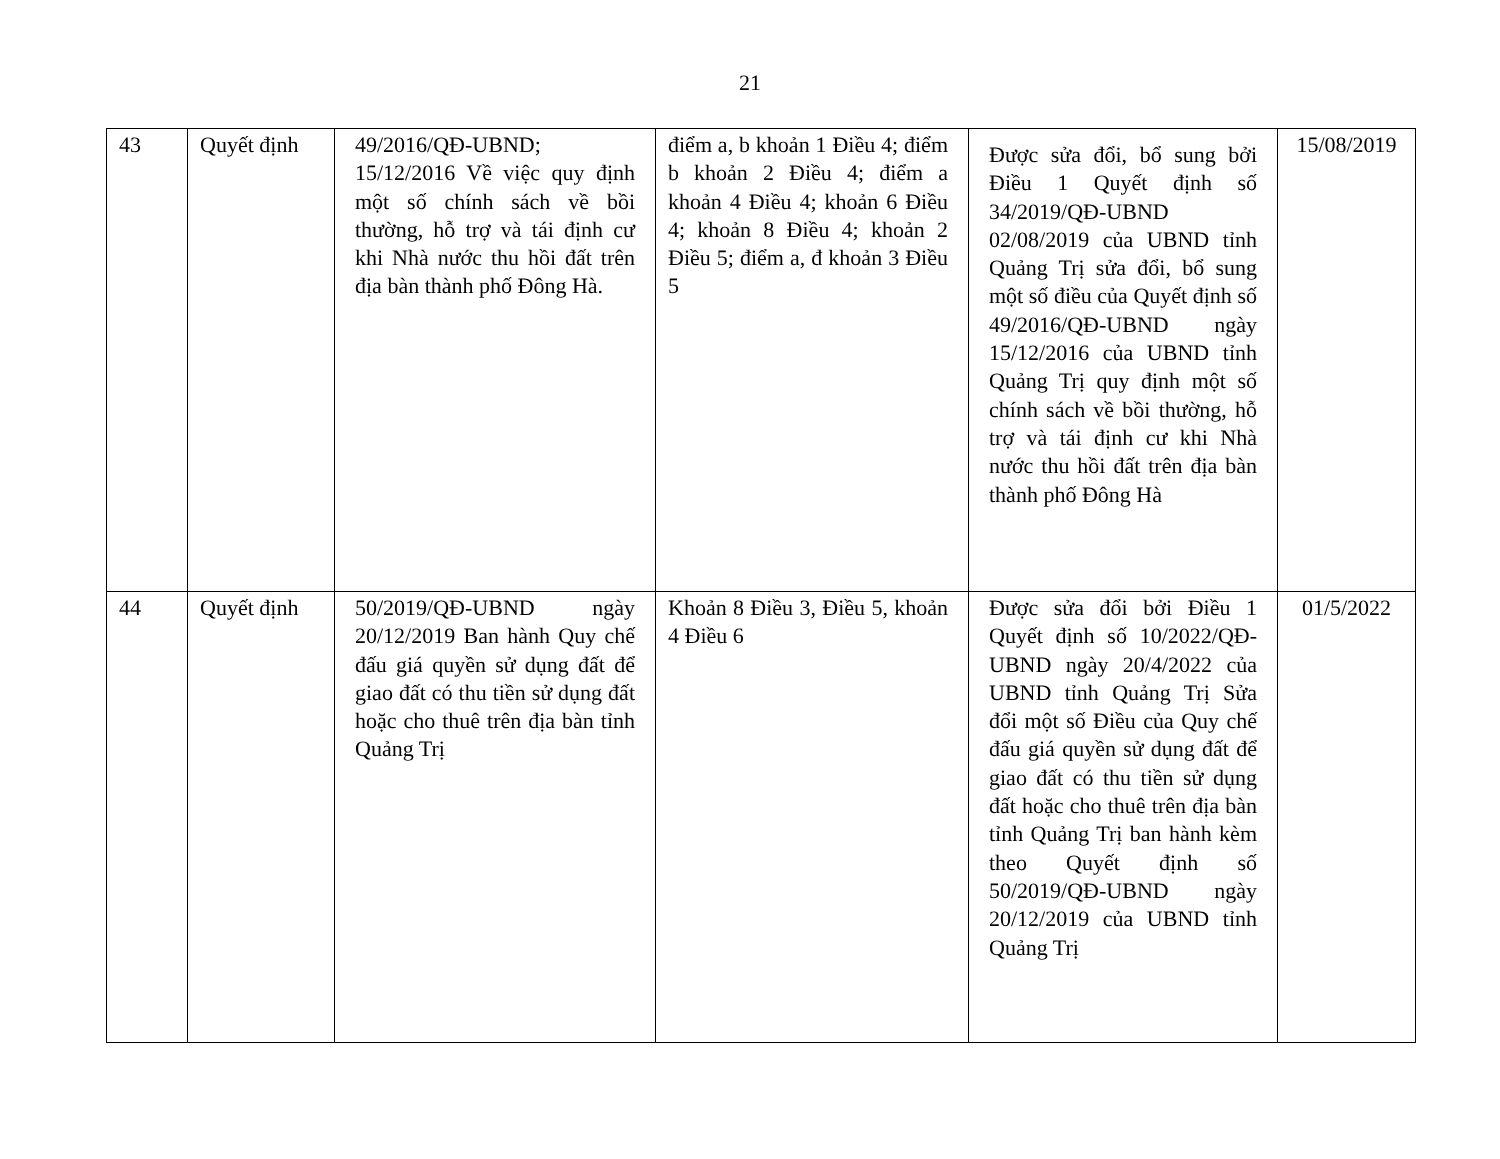21
| 43 | Quyết định | 49/2016/QĐ-UBND; 15/12/2016 Về việc quy định một số chính sách về bồi thường, hỗ trợ và tái định cư khi Nhà nước thu hồi đất trên địa bàn thành phố Đông Hà. | điểm a, b khoản 1 Điều 4; điểm b khoản 2 Điều 4; điểm a khoản 4 Điều 4; khoản 6 Điều 4; khoản 8 Điều 4; khoản 2 Điều 5; điểm a, đ khoản 3 Điều 5 | Được sửa đổi, bổ sung bởi Điều 1 Quyết định số 34/2019/QĐ-UBND 02/08/2019 của UBND tỉnh Quảng Trị sửa đổi, bổ sung một số điều của Quyết định số 49/2016/QĐ-UBND ngày 15/12/2016 của UBND tỉnh Quảng Trị quy định một số chính sách về bồi thường, hỗ trợ và tái định cư khi Nhà nước thu hồi đất trên địa bàn thành phố Đông Hà | 15/08/2019 |
| 44 | Quyết định | 50/2019/QĐ-UBND ngày 20/12/2019 Ban hành Quy chế đấu giá quyền sử dụng đất để giao đất có thu tiền sử dụng đất hoặc cho thuê trên địa bàn tỉnh Quảng Trị | Khoản 8 Điều 3, Điều 5, khoản 4 Điều 6 | Được sửa đổi bởi Điều 1 Quyết định số 10/2022/QĐ-UBND ngày 20/4/2022 của UBND tỉnh Quảng Trị Sửa đổi một số Điều của Quy chế đấu giá quyền sử dụng đất để giao đất có thu tiền sử dụng đất hoặc cho thuê trên địa bàn tỉnh Quảng Trị ban hành kèm theo Quyết định số 50/2019/QĐ-UBND ngày 20/12/2019 của UBND tỉnh Quảng Trị | 01/5/2022 |